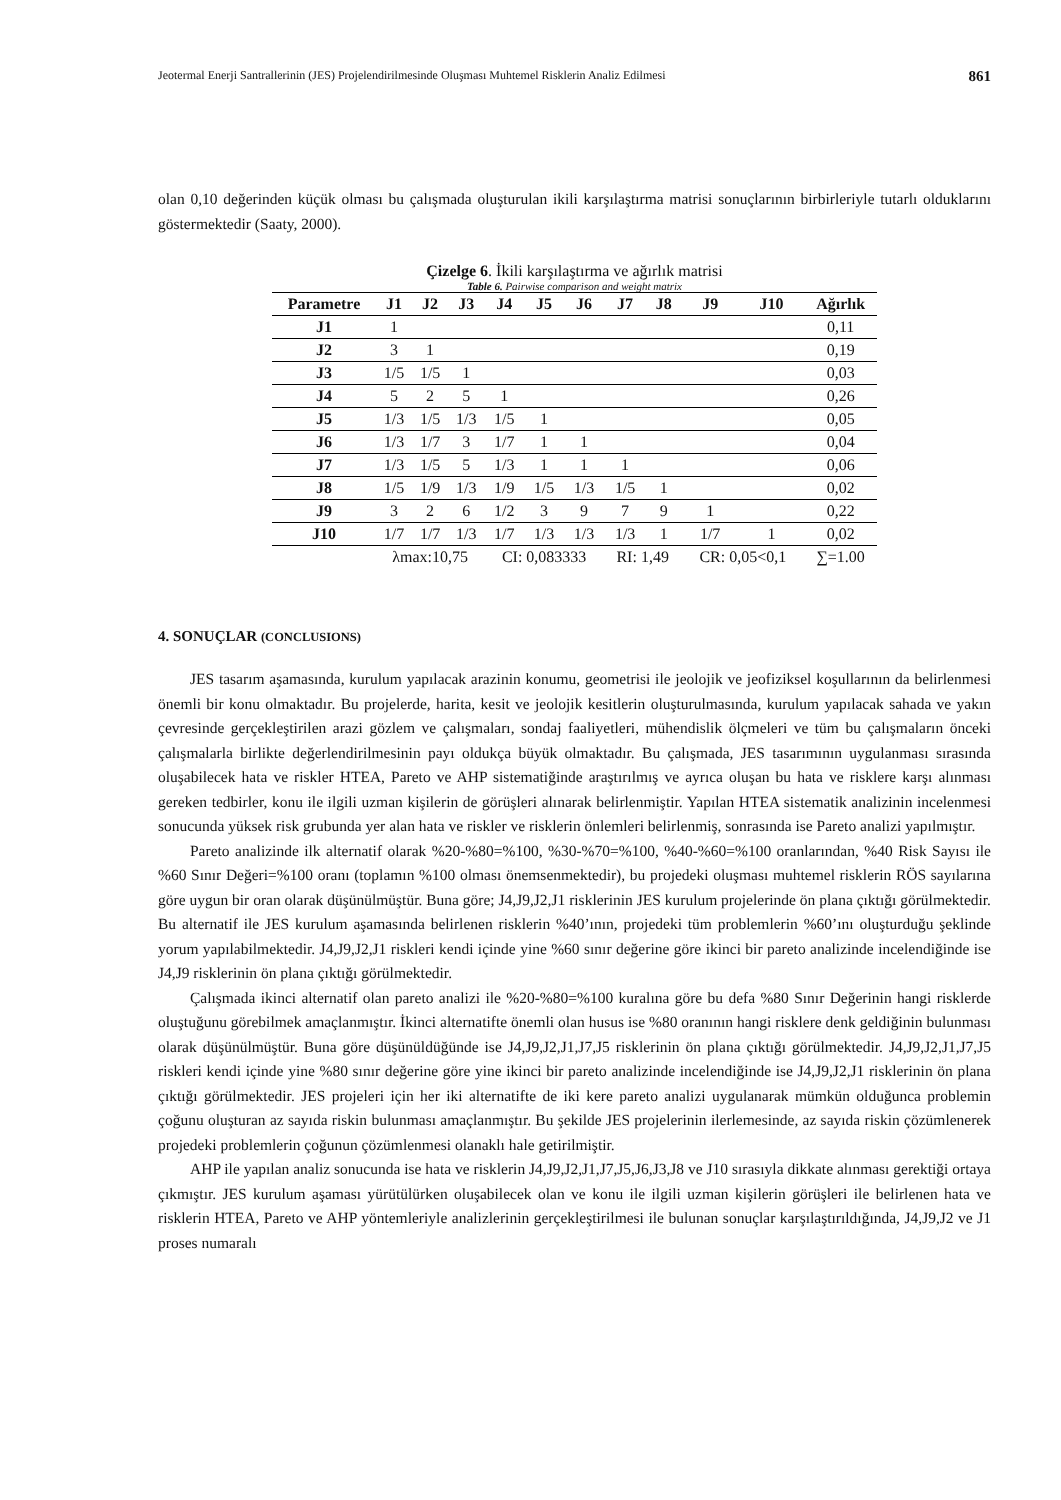Jeotermal Enerji Santrallerinin (JES) Projelendirilmesinde Oluşması Muhtemel Risklerin Analiz Edilmesi 861
olan 0,10 değerinden küçük olması bu çalışmada oluşturulan ikili karşılaştırma matrisi sonuçlarının birbirleriyle tutarlı olduklarını göstermektedir (Saaty, 2000).
Çizelge 6. İkili karşılaştırma ve ağırlık matrisi
Table 6. Pairwise comparison and weight matrix
| Parametre | J1 | J2 | J3 | J4 | J5 | J6 | J7 | J8 | J9 | J10 | Ağırlık |
| --- | --- | --- | --- | --- | --- | --- | --- | --- | --- | --- | --- |
| J1 | 1 | | | | | | | | | | 0,11 |
| J2 | 3 | 1 | | | | | | | | | 0,19 |
| J3 | 1/5 | 1/5 | 1 | | | | | | | | 0,03 |
| J4 | 5 | 2 | 5 | 1 | | | | | | | 0,26 |
| J5 | 1/3 | 1/5 | 1/3 | 1/5 | 1 | | | | | | 0,05 |
| J6 | 1/3 | 1/7 | 3 | 1/7 | 1 | 1 | | | | | 0,04 |
| J7 | 1/3 | 1/5 | 5 | 1/3 | 1 | 1 | 1 | | | | 0,06 |
| J8 | 1/5 | 1/9 | 1/3 | 1/9 | 1/5 | 1/3 | 1/5 | 1 | | | 0,02 |
| J9 | 3 | 2 | 6 | 1/2 | 3 | 9 | 7 | 9 | 1 | | 0,22 |
| J10 | 1/7 | 1/7 | 1/3 | 1/7 | 1/3 | 1/3 | 1/3 | 1 | 1/7 | 1 | 0,02 |
| | λmax:10,75 | | | CI: 0,083333 | | | RI: 1,49 | | CR: 0,05<0,1 | | ∑=1.00 |
4. SONUÇLAR (CONCLUSIONS)
JES tasarım aşamasında, kurulum yapılacak arazinin konumu, geometrisi ile jeolojik ve jeofiziksel koşullarının da belirlenmesi önemli bir konu olmaktadır. Bu projelerde, harita, kesit ve jeolojik kesitlerin oluşturulmasında, kurulum yapılacak sahada ve yakın çevresinde gerçekleştirilen arazi gözlem ve çalışmaları, sondaj faaliyetleri, mühendislik ölçmeleri ve tüm bu çalışmaların önceki çalışmalarla birlikte değerlendirilmesinin payı oldukça büyük olmaktadır. Bu çalışmada, JES tasarımının uygulanması sırasında oluşabilecek hata ve riskler HTEA, Pareto ve AHP sistematiğinde araştırılmış ve ayrıca oluşan bu hata ve risklere karşı alınması gereken tedbirler, konu ile ilgili uzman kişilerin de görüşleri alınarak belirlenmiştir. Yapılan HTEA sistematik analizinin incelenmesi sonucunda yüksek risk grubunda yer alan hata ve riskler ve risklerin önlemleri belirlenmiş, sonrasında ise Pareto analizi yapılmıştır.
Pareto analizinde ilk alternatif olarak %20-%80=%100, %30-%70=%100, %40-%60=%100 oranlarından, %40 Risk Sayısı ile %60 Sınır Değeri=%100 oranı (toplamın %100 olması önemsenmektedir), bu projedeki oluşması muhtemel risklerin RÖS sayılarına göre uygun bir oran olarak düşünülmüştür. Buna göre; J4,J9,J2,J1 risklerinin JES kurulum projelerinde ön plana çıktığı görülmektedir. Bu alternatif ile JES kurulum aşamasında belirlenen risklerin %40’ının, projedeki tüm problemlerin %60’ını oluşturduğu şeklinde yorum yapılabilmektedir. J4,J9,J2,J1 riskleri kendi içinde yine %60 sınır değerine göre ikinci bir pareto analizinde incelendiğinde ise J4,J9 risklerinin ön plana çıktığı görülmektedir.
Çalışmada ikinci alternatif olan pareto analizi ile %20-%80=%100 kuralına göre bu defa %80 Sınır Değerinin hangi risklerde oluştuğunu görebilmek amaçlanmıştır. İkinci alternatifte önemli olan husus ise %80 oranının hangi risklere denk geldiğinin bulunması olarak düşünülmüştür. Buna göre düşünüldüğünde ise J4,J9,J2,J1,J7,J5 risklerinin ön plana çıktığı görülmektedir. J4,J9,J2,J1,J7,J5 riskleri kendi içinde yine %80 sınır değerine göre yine ikinci bir pareto analizinde incelendiğinde ise J4,J9,J2,J1 risklerinin ön plana çıktığı görülmektedir. JES projeleri için her iki alternatifte de iki kere pareto analizi uygulanarak mümkün olduğunca problemin çoğunu oluşturan az sayıda riskin bulunması amaçlanmıştır. Bu şekilde JES projelerinin ilerlemesinde, az sayıda riskin çözümlenerek projedeki problemlerin çoğunun çözümlenmesi olanaklı hale getirilmiştir.
AHP ile yapılan analiz sonucunda ise hata ve risklerin J4,J9,J2,J1,J7,J5,J6,J3,J8 ve J10 sırasıyla dikkate alınması gerektiği ortaya çıkmıştır. JES kurulum aşaması yürütülürken oluşabilecek olan ve konu ile ilgili uzman kişilerin görüşleri ile belirlenen hata ve risklerin HTEA, Pareto ve AHP yöntemleriyle analizlerinin gerçekleştirilmesi ile bulunan sonuçlar karşılaştırıldığında, J4,J9,J2 ve J1 proses numaralı